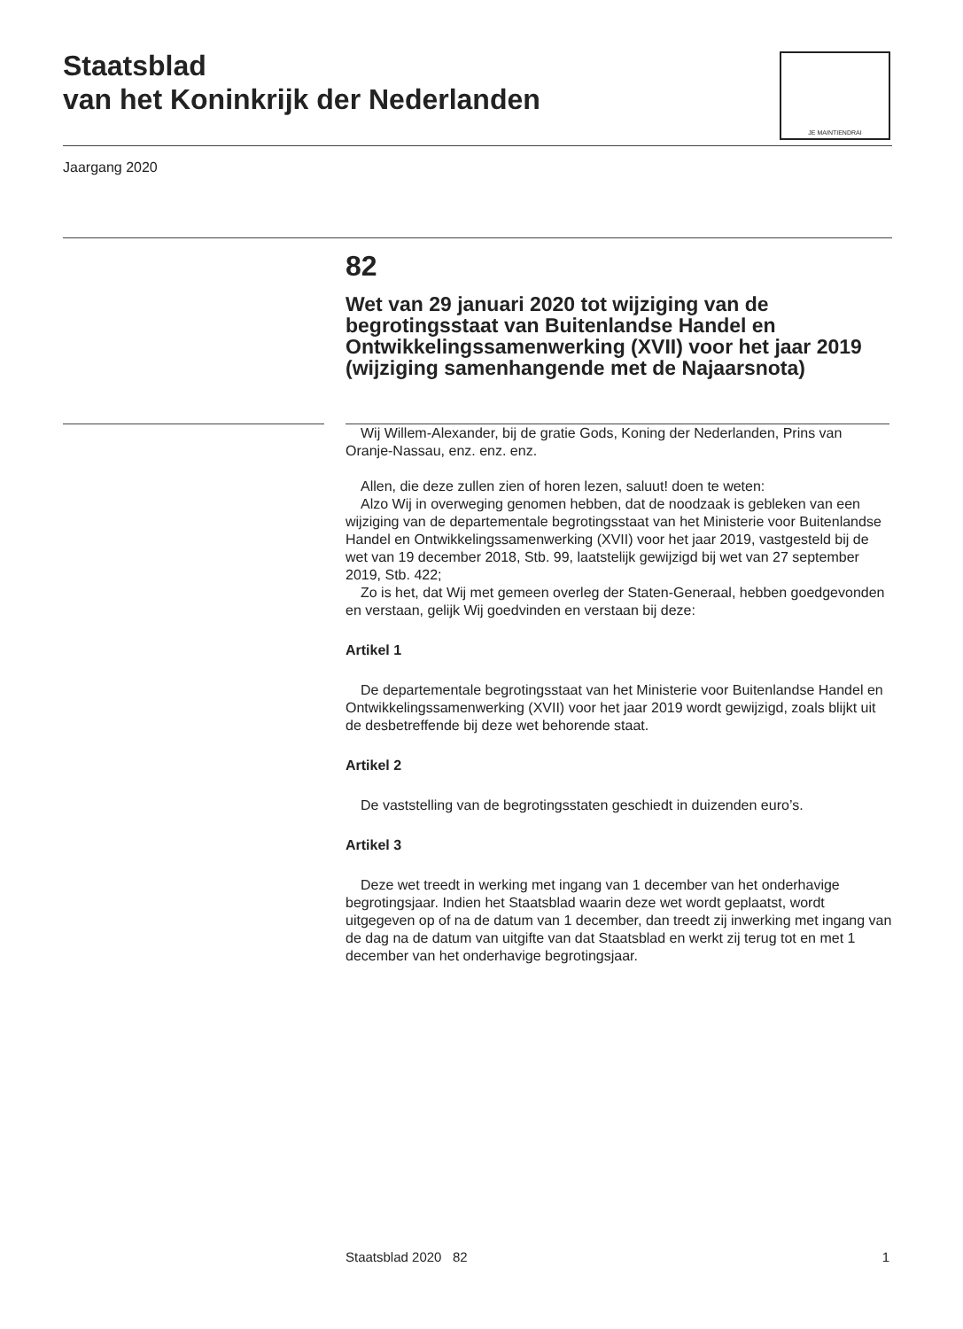Staatsblad
van het Koninkrijk der Nederlanden
JE MAINTIENDRAI
Jaargang 2020
82
Wet van 29 januari 2020 tot wijziging van de begrotingsstaat van Buitenlandse Handel en Ontwikkelingssamenwerking (XVII) voor het jaar 2019 (wijziging samenhangende met de Najaarsnota)
Wij Willem-Alexander, bij de gratie Gods, Koning der Nederlanden, Prins van Oranje-Nassau, enz. enz. enz.
Allen, die deze zullen zien of horen lezen, saluut! doen te weten:
Alzo Wij in overweging genomen hebben, dat de noodzaak is gebleken van een wijziging van de departementale begrotingsstaat van het Ministerie voor Buitenlandse Handel en Ontwikkelingssamenwerking (XVII) voor het jaar 2019, vastgesteld bij de wet van 19 december 2018, Stb. 99, laatstelijk gewijzigd bij wet van 27 september 2019, Stb. 422;
Zo is het, dat Wij met gemeen overleg der Staten-Generaal, hebben goedgevonden en verstaan, gelijk Wij goedvinden en verstaan bij deze:
Artikel 1
De departementale begrotingsstaat van het Ministerie voor Buitenlandse Handel en Ontwikkelingssamenwerking (XVII) voor het jaar 2019 wordt gewijzigd, zoals blijkt uit de desbetreffende bij deze wet behorende staat.
Artikel 2
De vaststelling van de begrotingsstaten geschiedt in duizenden euro’s.
Artikel 3
Deze wet treedt in werking met ingang van 1 december van het onderhavige begrotingsjaar. Indien het Staatsblad waarin deze wet wordt geplaatst, wordt uitgegeven op of na de datum van 1 december, dan treedt zij inwerking met ingang van de dag na de datum van uitgifte van dat Staatsblad en werkt zij terug tot en met 1 december van het onderhavige begrotingsjaar.
Staatsblad 2020 82 1